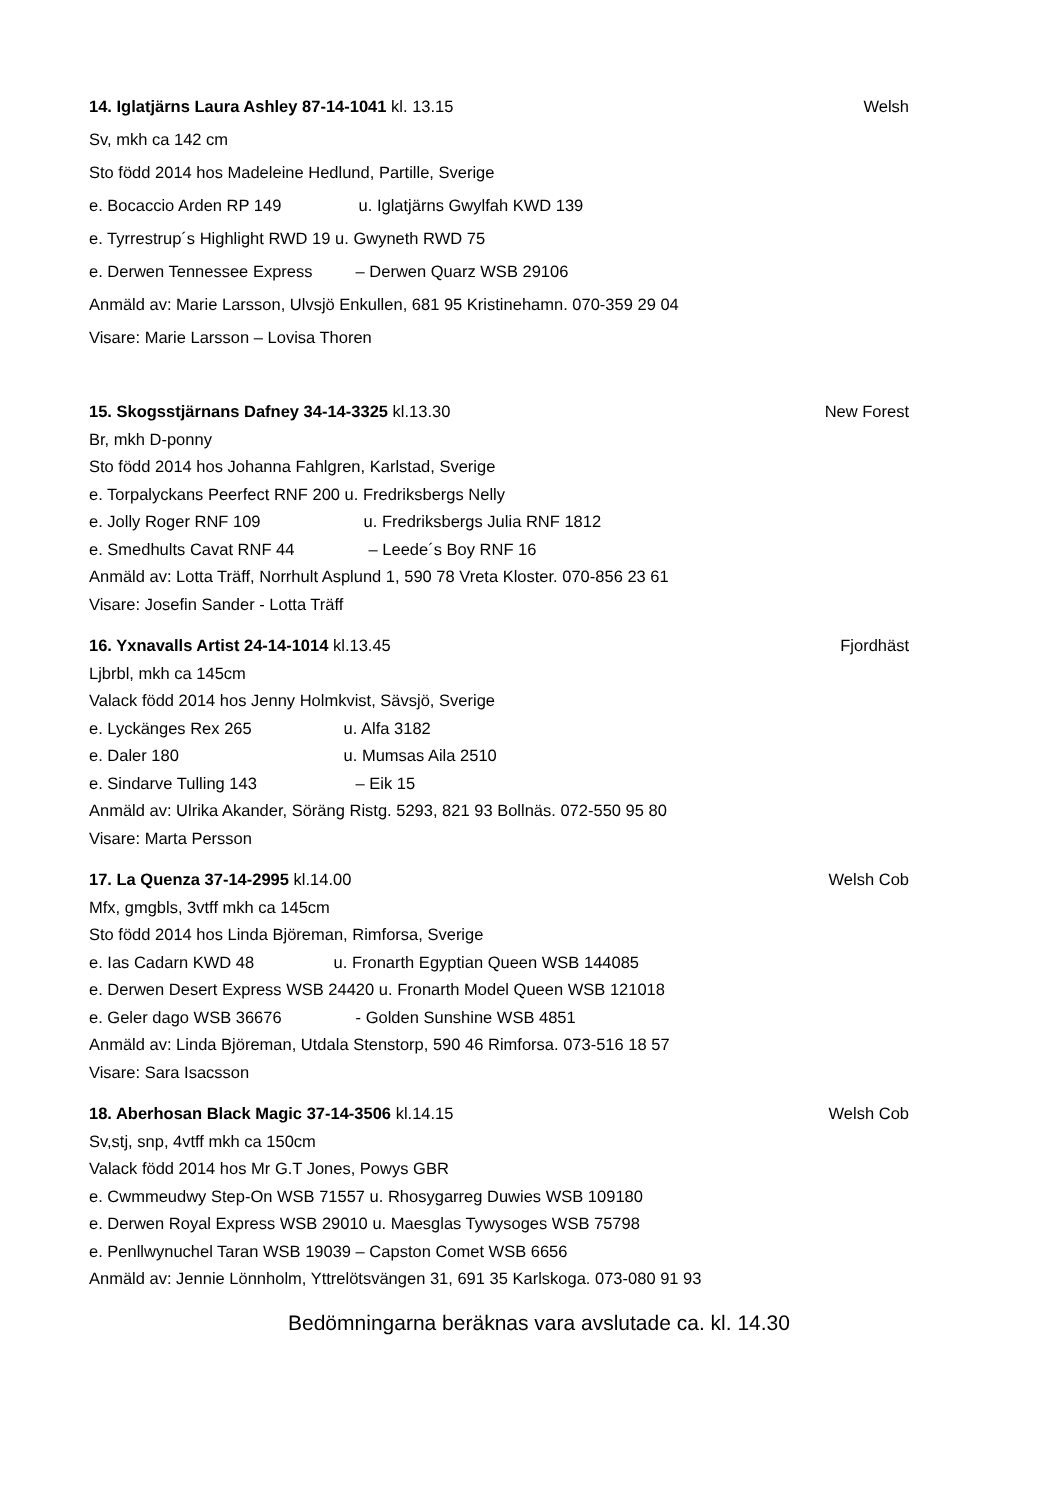14. Iglatjärns Laura Ashley 87-14-1041 kl. 13.15
Welsh
Sv, mkh ca 142 cm
Sto född 2014 hos Madeleine Hedlund, Partille, Sverige
e. Bocaccio Arden RP 149 u. Iglatjärns Gwylfah KWD 139
e. Tyrrestrup´s Highlight RWD 19 u. Gwyneth RWD 75
e. Derwen Tennessee Express – Derwen Quarz WSB 29106
Anmäld av: Marie Larsson, Ulvsjö Enkullen, 681 95 Kristinehamn. 070-359 29 04
Visare: Marie Larsson – Lovisa Thoren
15. Skogsstjärnans Dafney 34-14-3325 kl.13.30
New Forest
Br, mkh D-ponny
Sto född 2014 hos Johanna Fahlgren, Karlstad, Sverige
e. Torpalyckans Peerfect RNF 200 u. Fredriksbergs Nelly
e. Jolly Roger RNF 109 u. Fredriksbergs Julia RNF 1812
e. Smedhults Cavat RNF 44 – Leede´s Boy RNF 16
Anmäld av: Lotta Träff, Norrhult Asplund 1, 590 78 Vreta Kloster. 070-856 23 61
Visare: Josefin Sander - Lotta Träff
16. Yxnavalls Artist 24-14-1014 kl.13.45
Fjordhäst
Ljbrbl, mkh ca 145cm
Valack född 2014 hos Jenny Holmkvist, Sävsjö, Sverige
e. Lyckänges Rex 265 u. Alfa 3182
e. Daler 180 u. Mumsas Aila 2510
e. Sindarve Tulling 143 – Eik 15
Anmäld av: Ulrika Akander, Söräng Ristg. 5293, 821 93 Bollnäs. 072-550 95 80
Visare: Marta Persson
17. La Quenza 37-14-2995 kl.14.00
Welsh Cob
Mfx, gmgbls, 3vtff mkh ca 145cm
Sto född 2014 hos Linda Björeman, Rimforsa, Sverige
e. Ias Cadarn KWD 48 u. Fronarth Egyptian Queen WSB 144085
e. Derwen Desert Express WSB 24420 u. Fronarth Model Queen WSB 121018
e. Geler dago WSB 36676 - Golden Sunshine WSB 4851
Anmäld av: Linda Björeman, Utdala Stenstorp, 590 46 Rimforsa. 073-516 18 57
Visare: Sara Isacsson
18. Aberhosan Black Magic 37-14-3506 kl.14.15
Welsh Cob
Sv,stj, snp, 4vtff mkh ca 150cm
Valack född 2014 hos Mr G.T Jones, Powys GBR
e. Cwmmeudwy Step-On WSB 71557 u. Rhosygarreg Duwies WSB 109180
e. Derwen Royal Express WSB 29010 u. Maesglas Tywysoges WSB 75798
e. Penllwynuchel Taran WSB 19039 – Capston Comet WSB 6656
Anmäld av: Jennie Lönnholm, Yttrelötsvängen 31, 691 35 Karlskoga. 073-080 91 93
Bedömningarna beräknas vara avslutade ca. kl. 14.30